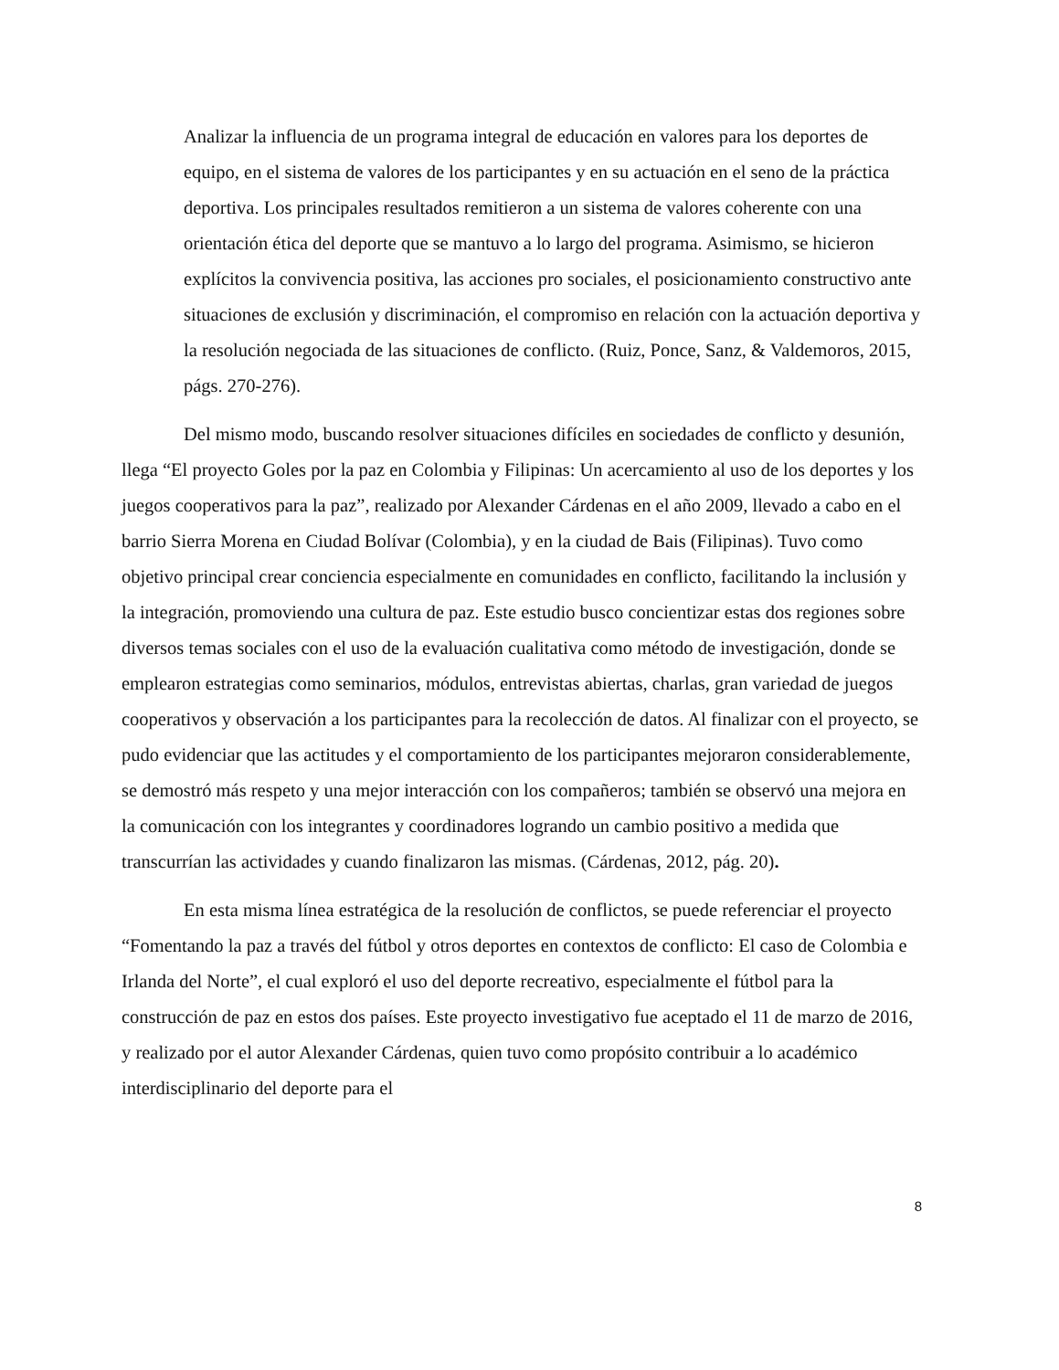Analizar la influencia de un programa integral de educación en valores para los deportes de equipo, en el sistema de valores de los participantes y en su actuación en el seno de la práctica deportiva. Los principales resultados remitieron a un sistema de valores coherente con una orientación ética del deporte que se mantuvo a lo largo del programa. Asimismo, se hicieron explícitos la convivencia positiva, las acciones pro sociales, el posicionamiento constructivo ante situaciones de exclusión y discriminación, el compromiso en relación con la actuación deportiva y la resolución negociada de las situaciones de conflicto. (Ruiz, Ponce, Sanz, & Valdemoros, 2015, págs. 270-276).
Del mismo modo, buscando resolver situaciones difíciles en sociedades de conflicto y desunión, llega “El proyecto Goles por la paz en Colombia y Filipinas: Un acercamiento al uso de los deportes y los juegos cooperativos para la paz”, realizado por Alexander Cárdenas en el año 2009, llevado a cabo en el barrio Sierra Morena en Ciudad Bolívar (Colombia), y en la ciudad de Bais (Filipinas). Tuvo como objetivo principal crear conciencia especialmente en comunidades en conflicto, facilitando la inclusión y la integración, promoviendo una cultura de paz. Este estudio busco concientizar estas dos regiones sobre diversos temas sociales con el uso de la evaluación cualitativa como método de investigación, donde se emplearon estrategias como seminarios, módulos, entrevistas abiertas, charlas, gran variedad de juegos cooperativos y observación a los participantes para la recolección de datos. Al finalizar con el proyecto, se pudo evidenciar que las actitudes y el comportamiento de los participantes mejoraron considerablemente, se demostró más respeto y una mejor interacción con los compañeros; también se observó una mejora en la comunicación con los integrantes y coordinadores logrando un cambio positivo a medida que transcurrían las actividades y cuando finalizaron las mismas. (Cárdenas, 2012, pág. 20).
En esta misma línea estratégica de la resolución de conflictos, se puede referenciar el proyecto “Fomentando la paz a través del fútbol y otros deportes en contextos de conflicto: El caso de Colombia e Irlanda del Norte”, el cual exploró el uso del deporte recreativo, especialmente el fútbol para la construcción de paz en estos dos países. Este proyecto investigativo fue aceptado el 11 de marzo de 2016, y realizado por el autor Alexander Cárdenas, quien tuvo como propósito contribuir a lo académico interdisciplinario del deporte para el
8